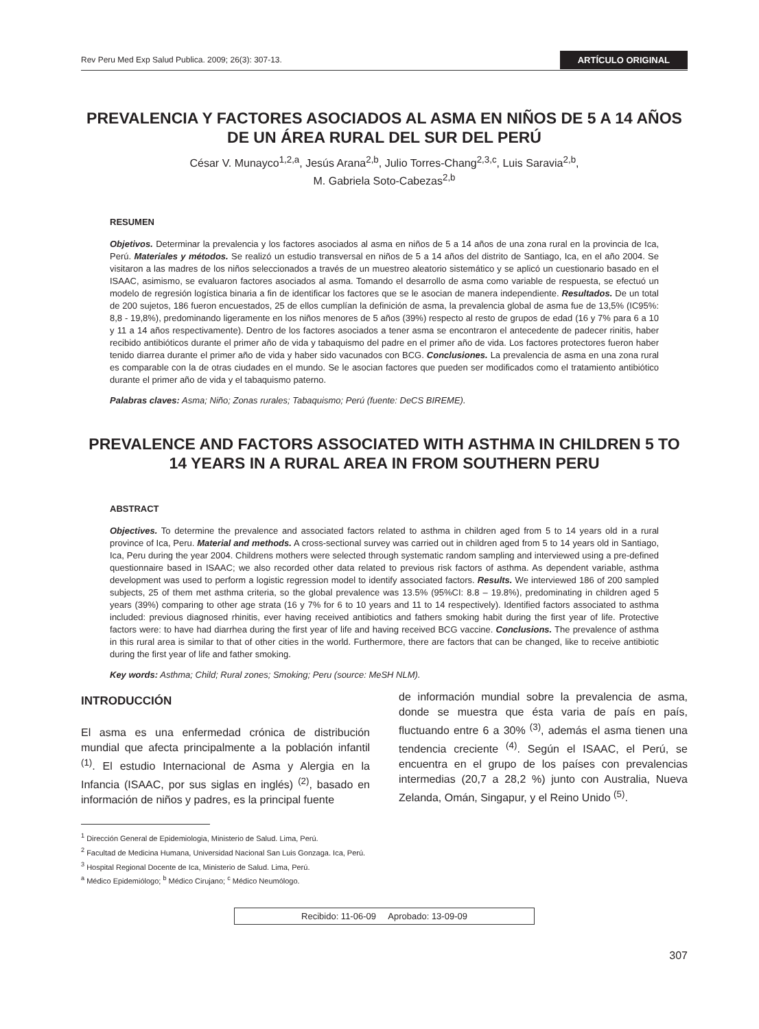Rev Peru Med Exp Salud Publica. 2009; 26(3): 307-13. ARTÍCULO ORIGINAL
PREVALENCIA Y FACTORES ASOCIADOS AL ASMA EN NIÑOS DE 5 A 14 AÑOS DE UN ÁREA RURAL DEL SUR DEL PERÚ
César V. Munayco<sup>1,2,a</sup>, Jesús Arana<sup>2,b</sup>, Julio Torres-Chang<sup>2,3,c</sup>, Luis Saravia<sup>2,b</sup>,
M. Gabriela Soto-Cabezas<sup>2,b</sup>
RESUMEN
Objetivos. Determinar la prevalencia y los factores asociados al asma en niños de 5 a 14 años de una zona rural en la provincia de Ica, Perú. Materiales y métodos. Se realizó un estudio transversal en niños de 5 a 14 años del distrito de Santiago, Ica, en el año 2004. Se visitaron a las madres de los niños seleccionados a través de un muestreo aleatorio sistemático y se aplicó un cuestionario basado en el ISAAC, asimismo, se evaluaron factores asociados al asma. Tomando el desarrollo de asma como variable de respuesta, se efectuó un modelo de regresión logística binaria a fin de identificar los factores que se le asocian de manera independiente. Resultados. De un total de 200 sujetos, 186 fueron encuestados, 25 de ellos cumplían la definición de asma, la prevalencia global de asma fue de 13,5% (IC95%: 8,8 - 19,8%), predominando ligeramente en los niños menores de 5 años (39%) respecto al resto de grupos de edad (16 y 7% para 6 a 10 y 11 a 14 años respectivamente). Dentro de los factores asociados a tener asma se encontraron el antecedente de padecer rinitis, haber recibido antibióticos durante el primer año de vida y tabaquismo del padre en el primer año de vida. Los factores protectores fueron haber tenido diarrea durante el primer año de vida y haber sido vacunados con BCG. Conclusiones. La prevalencia de asma en una zona rural es comparable con la de otras ciudades en el mundo. Se le asocian factores que pueden ser modificados como el tratamiento antibiótico durante el primer año de vida y el tabaquismo paterno.
Palabras claves: Asma; Niño; Zonas rurales; Tabaquismo; Perú (fuente: DeCS BIREME).
PREVALENCE AND FACTORS ASSOCIATED WITH ASTHMA IN CHILDREN 5 TO 14 YEARS IN A RURAL AREA IN FROM SOUTHERN PERU
ABSTRACT
Objectives. To determine the prevalence and associated factors related to asthma in children aged from 5 to 14 years old in a rural province of Ica, Peru. Material and methods. A cross-sectional survey was carried out in children aged from 5 to 14 years old in Santiago, Ica, Peru during the year 2004. Childrens mothers were selected through systematic random sampling and interviewed using a pre-defined questionnaire based in ISAAC; we also recorded other data related to previous risk factors of asthma. As dependent variable, asthma development was used to perform a logistic regression model to identify associated factors. Results. We interviewed 186 of 200 sampled subjects, 25 of them met asthma criteria, so the global prevalence was 13.5% (95%CI: 8.8 – 19.8%), predominating in children aged 5 years (39%) comparing to other age strata (16 y 7% for 6 to 10 years and 11 to 14 respectively). Identified factors associated to asthma included: previous diagnosed rhinitis, ever having received antibiotics and fathers smoking habit during the first year of life. Protective factors were: to have had diarrhea during the first year of life and having received BCG vaccine. Conclusions. The prevalence of asthma in this rural area is similar to that of other cities in the world. Furthermore, there are factors that can be changed, like to receive antibiotic during the first year of life and father smoking.
Key words: Asthma; Child; Rural zones; Smoking; Peru (source: MeSH NLM).
INTRODUCCIÓN
El asma es una enfermedad crónica de distribución mundial que afecta principalmente a la población infantil <sup>(1)</sup>. El estudio Internacional de Asma y Alergia en la Infancia (ISAAC, por sus siglas en inglés) <sup>(2)</sup>, basado en información de niños y padres, es la principal fuente
de información mundial sobre la prevalencia de asma, donde se muestra que ésta varia de país en país, fluctuando entre 6 a 30% <sup>(3)</sup>, además el asma tienen una tendencia creciente <sup>(4)</sup>. Según el ISAAC, el Perú, se encuentra en el grupo de los países con prevalencias intermedias (20,7 a 28,2 %) junto con Australia, Nueva Zelanda, Omán, Singapur, y el Reino Unido <sup>(5)</sup>.
<sup>1</sup> Dirección General de Epidemiologia, Ministerio de Salud. Lima, Perú.
<sup>2</sup> Facultad de Medicina Humana, Universidad Nacional San Luis Gonzaga. Ica, Perú.
<sup>3</sup> Hospital Regional Docente de Ica, Ministerio de Salud. Lima, Perú.
<sup>a</sup> Médico Epidemiólogo; <sup>b</sup> Médico Cirujano; <sup>c</sup> Médico Neumólogo.
Recibido: 11-06-09 Aprobado: 13-09-09
307